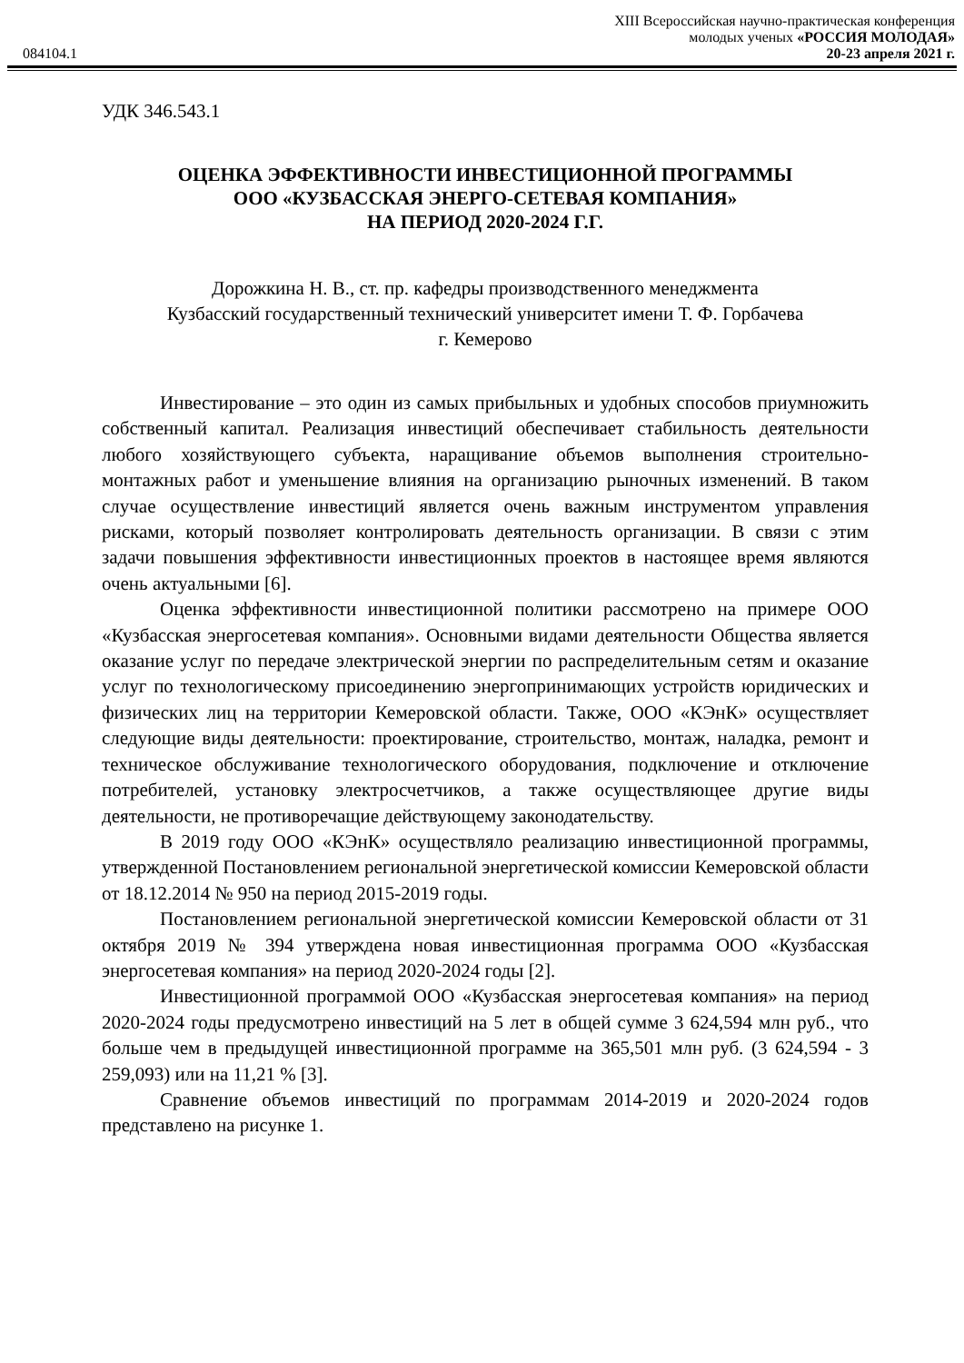084104.1
XIII Всероссийская научно-практическая конференция
молодых ученых «РОССИЯ МОЛОДАЯ»
20-23 апреля 2021 г.
УДК 346.543.1
ОЦЕНКА ЭФФЕКТИВНОСТИ ИНВЕСТИЦИОННОЙ ПРОГРАММЫ
ООО «КУЗБАССКАЯ ЭНЕРГО-СЕТЕВАЯ КОМПАНИЯ»
НА ПЕРИОД 2020-2024 Г.Г.
Дорожкина Н. В., ст. пр. кафедры производственного менеджмента
Кузбасский государственный технический университет имени Т. Ф. Горбачева
г. Кемерово
Инвестирование – это один из самых прибыльных и удобных способов приумножить собственный капитал. Реализация инвестиций обеспечивает стабильность деятельности любого хозяйствующего субъекта, наращивание объемов выполнения строительно-монтажных работ и уменьшение влияния на организацию рыночных изменений. В таком случае осуществление инвестиций является очень важным инструментом управления рисками, который позволяет контролировать деятельность организации. В связи с этим задачи повышения эффективности инвестиционных проектов в настоящее время являются очень актуальными [6].
Оценка эффективности инвестиционной политики рассмотрено на примере ООО «Кузбасская энергосетевая компания». Основными видами деятельности Общества является оказание услуг по передаче электрической энергии по распределительным сетям и оказание услуг по технологическому присоединению энергопринимающих устройств юридических и физических лиц на территории Кемеровской области. Также, ООО «КЭнК» осуществляет следующие виды деятельности: проектирование, строительство, монтаж, наладка, ремонт и техническое обслуживание технологического оборудования, подключение и отключение потребителей, установку электросчетчиков, а также осуществляющее другие виды деятельности, не противоречащие действующему законодательству.
В 2019 году ООО «КЭнК» осуществляло реализацию инвестиционной программы, утвержденной Постановлением региональной энергетической комиссии Кемеровской области от 18.12.2014 № 950 на период 2015-2019 годы.
Постановлением региональной энергетической комиссии Кемеровской области от 31 октября 2019 № 394 утверждена новая инвестиционная программа ООО «Кузбасская энергосетевая компания» на период 2020-2024 годы [2].
Инвестиционной программой ООО «Кузбасская энергосетевая компания» на период 2020-2024 годы предусмотрено инвестиций на 5 лет в общей сумме 3 624,594 млн руб., что больше чем в предыдущей инвестиционной программе на 365,501 млн руб. (3 624,594 - 3 259,093) или на 11,21 % [3].
Сравнение объемов инвестиций по программам 2014-2019 и 2020-2024 годов представлено на рисунке 1.